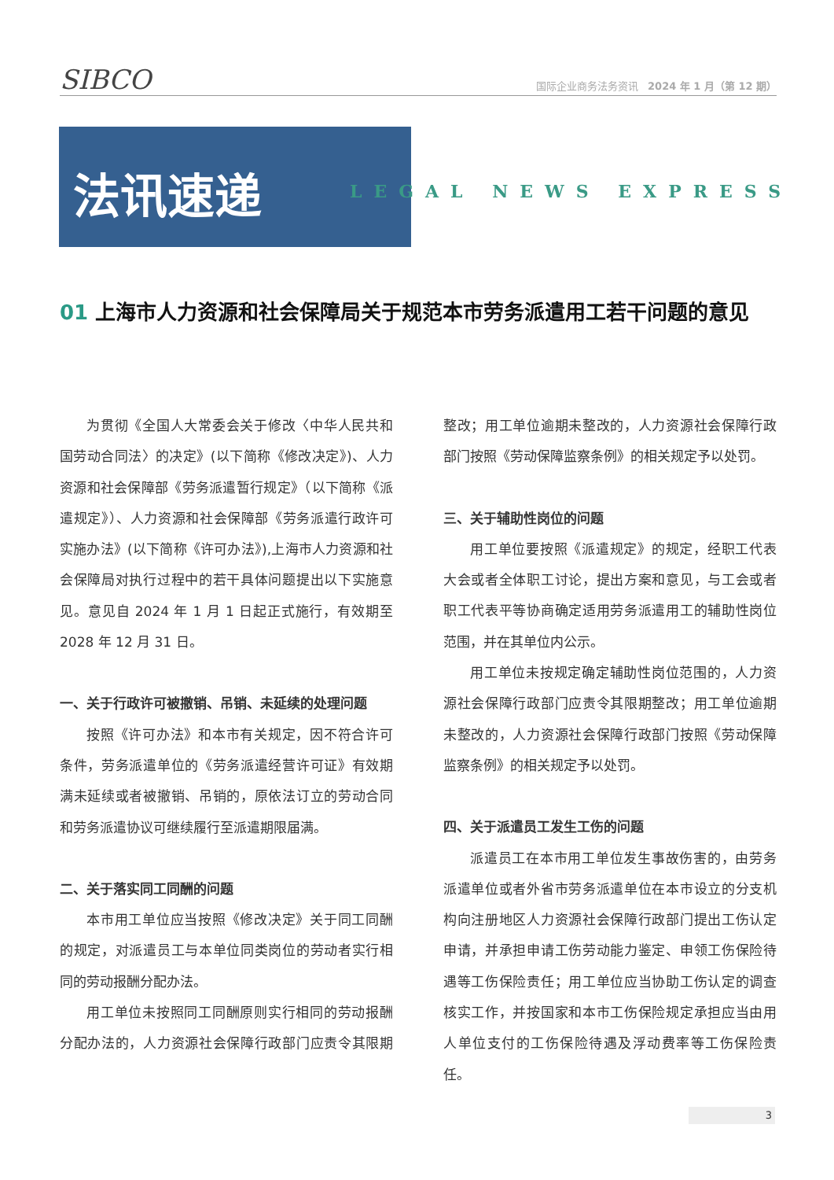SIBCO
国际企业商务法务资讯 2024 年 1 月（第 12 期）
法讯速递
LEGAL NEWS EXPRESS
01 上海市人力资源和社会保障局关于规范本市劳务派遣用工若干问题的意见
为贯彻《全国人大常委会关于修改〈中华人民共和国劳动合同法〉的决定》(以下简称《修改决定》)、人力资源和社会保障部《劳务派遣暂行规定》（以下简称《派遣规定》）、人力资源和社会保障部《劳务派遣行政许可实施办法》(以下简称《许可办法》),上海市人力资源和社会保障局对执行过程中的若干具体问题提出以下实施意见。意见自 2024 年 1 月 1 日起正式施行，有效期至 2028 年 12 月 31 日。
一、关于行政许可被撤销、吊销、未延续的处理问题
按照《许可办法》和本市有关规定，因不符合许可条件，劳务派遣单位的《劳务派遣经营许可证》有效期满未延续或者被撤销、吊销的，原依法订立的劳动合同和劳务派遣协议可继续履行至派遣期限届满。
二、关于落实同工同酬的问题
本市用工单位应当按照《修改决定》关于同工同酬的规定，对派遣员工与本单位同类岗位的劳动者实行相同的劳动报酬分配办法。
用工单位未按照同工同酬原则实行相同的劳动报酬分配办法的，人力资源社会保障行政部门应责令其限期整改；用工单位逾期未整改的，人力资源社会保障行政部门按照《劳动保障监察条例》的相关规定予以处罚。
三、关于辅助性岗位的问题
用工单位要按照《派遣规定》的规定，经职工代表大会或者全体职工讨论，提出方案和意见，与工会或者职工代表平等协商确定适用劳务派遣用工的辅助性岗位范围，并在其单位内公示。
用工单位未按规定确定辅助性岗位范围的，人力资源社会保障行政部门应责令其限期整改；用工单位逾期未整改的，人力资源社会保障行政部门按照《劳动保障监察条例》的相关规定予以处罚。
四、关于派遣员工发生工伤的问题
派遣员工在本市用工单位发生事故伤害的，由劳务派遣单位或者外省市劳务派遣单位在本市设立的分支机构向注册地区人力资源社会保障行政部门提出工伤认定申请，并承担申请工伤劳动能力鉴定、申领工伤保险待遇等工伤保险责任；用工单位应当协助工伤认定的调查核实工作，并按国家和本市工伤保险规定承担应当由用人单位支付的工伤保险待遇及浮动费率等工伤保险责任。
3